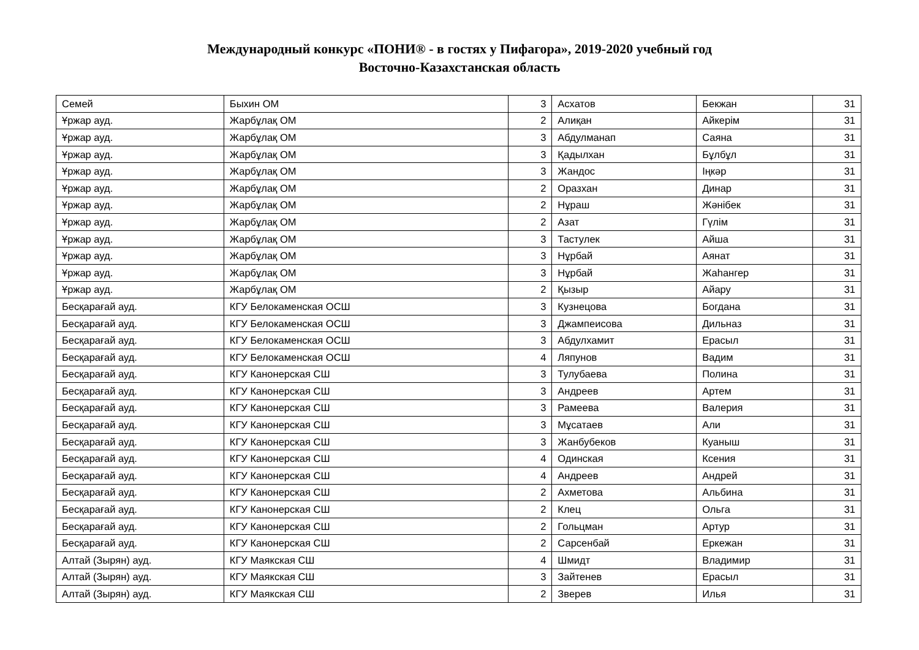Международный конкурс «ПОНИ® - в гостях у Пифагора», 2019-2020 учебный год
Восточно-Казахстанская область
| Семей | Быхин ОМ | 3 | Асхатов | Бекжан | 31 |
| Ұржар ауд. | Жарбұлақ ОМ | 2 | Алиқан | Айкерім | 31 |
| Ұржар ауд. | Жарбұлақ ОМ | 3 | Абдулманап | Саяна | 31 |
| Ұржар ауд. | Жарбұлақ ОМ | 3 | Қадылхан | Бұлбұл | 31 |
| Ұржар ауд. | Жарбұлақ ОМ | 3 | Жандос | Іңкәр | 31 |
| Ұржар ауд. | Жарбұлақ ОМ | 2 | Оразхан | Динар | 31 |
| Ұржар ауд. | Жарбұлақ ОМ | 2 | Нұраш | Жәнібек | 31 |
| Ұржар ауд. | Жарбұлақ ОМ | 2 | Азат | Гүлім | 31 |
| Ұржар ауд. | Жарбұлақ ОМ | 3 | Тастулек | Айша | 31 |
| Ұржар ауд. | Жарбұлақ ОМ | 3 | Нұрбай | Аянат | 31 |
| Ұржар ауд. | Жарбұлақ ОМ | 3 | Нұрбай | Жаһангер | 31 |
| Ұржар ауд. | Жарбұлақ ОМ | 2 | Қызыр | Айару | 31 |
| Бесқарағай ауд. | КГУ Белокаменская ОСШ | 3 | Кузнецова | Богдана | 31 |
| Бесқарағай ауд. | КГУ Белокаменская ОСШ | 3 | Джампеисова | Дильназ | 31 |
| Бесқарағай ауд. | КГУ Белокаменская ОСШ | 3 | Абдулхамит | Ерасыл | 31 |
| Бесқарағай ауд. | КГУ Белокаменская ОСШ | 4 | Ляпунов | Вадим | 31 |
| Бесқарағай ауд. | КГУ Канонерская СШ | 3 | Тулубаева | Полина | 31 |
| Бесқарағай ауд. | КГУ Канонерская СШ | 3 | Андреев | Артем | 31 |
| Бесқарағай ауд. | КГУ Канонерская СШ | 3 | Рамеева | Валерия | 31 |
| Бесқарағай ауд. | КГУ Канонерская СШ | 3 | Мұсатаев | Али | 31 |
| Бесқарағай ауд. | КГУ Канонерская СШ | 3 | Жанбубеков | Куаныш | 31 |
| Бесқарағай ауд. | КГУ Канонерская СШ | 4 | Одинская | Ксения | 31 |
| Бесқарағай ауд. | КГУ Канонерская СШ | 4 | Андреев | Андрей | 31 |
| Бесқарағай ауд. | КГУ Канонерская СШ | 2 | Ахметова | Альбина | 31 |
| Бесқарағай ауд. | КГУ Канонерская СШ | 2 | Клец | Ольга | 31 |
| Бесқарағай ауд. | КГУ Канонерская СШ | 2 | Гольцман | Артур | 31 |
| Бесқарағай ауд. | КГУ Канонерская СШ | 2 | Сарсенбай | Еркежан | 31 |
| Алтай (Зырян) ауд. | КГУ Маякская СШ | 4 | Шмидт | Владимир | 31 |
| Алтай (Зырян) ауд. | КГУ Маякская СШ | 3 | Зайтенев | Ерасыл | 31 |
| Алтай (Зырян) ауд. | КГУ Маякская СШ | 2 | Зверев | Илья | 31 |